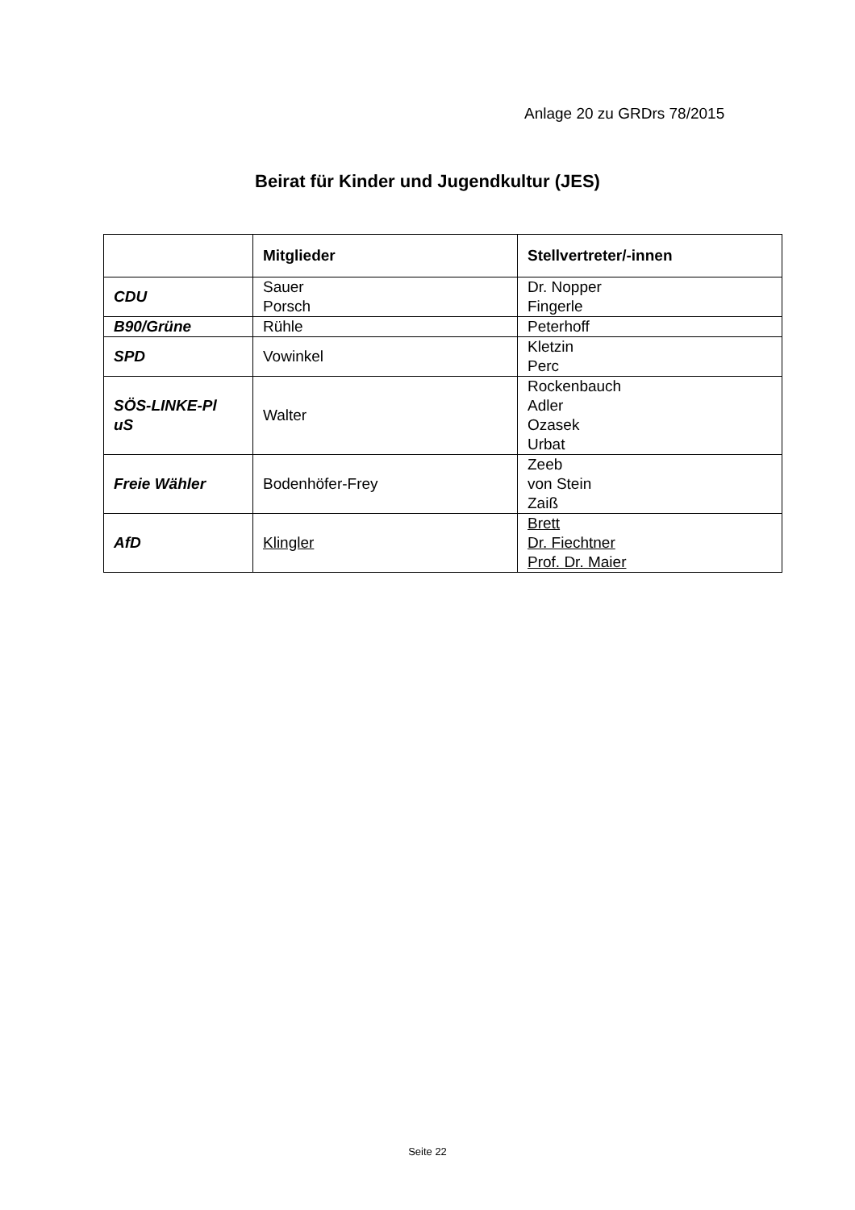Anlage 20 zu GRDrs 78/2015
Beirat für Kinder und Jugendkultur (JES)
| | Mitglieder | Stellvertreter/-innen |
| --- | --- | --- |
| CDU | Sauer Porsch | Dr. Nopper Fingerle |
| B90/Grüne | Rühle | Peterhoff |
| SPD | Vowinkel | Kletzin Perc |
| SÖS-LINKE-Pl uS | Walter | Rockenbauch Adler Ozasek Urbat |
| Freie Wähler | Bodenhöfer-Frey | Zeeb von Stein Zaiß |
| AfD | Klingler | Brett Dr. Fiechtner Prof. Dr. Maier |
Seite 22